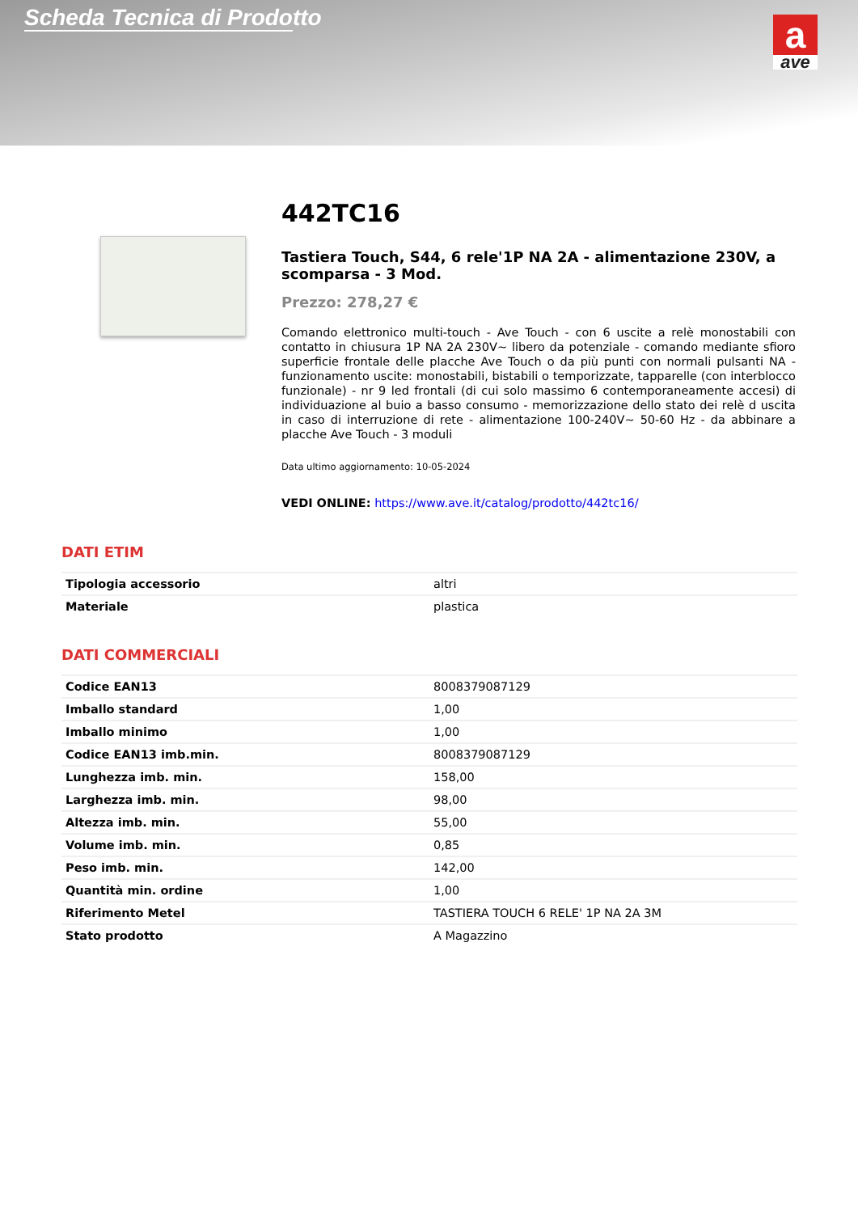Scheda Tecnica di Prodotto
a
ave
442TC16
Tastiera Touch, S44, 6 rele'1P NA 2A - alimentazione 230V, a scomparsa - 3 Mod.
Prezzo: 278,27 €
Comando elettronico multi-touch - Ave Touch - con 6 uscite a relè monostabili con contatto in chiusura 1P NA 2A 230V~ libero da potenziale - comando mediante sfioro superficie frontale delle placche Ave Touch o da più punti con normali pulsanti NA - funzionamento uscite: monostabili, bistabili o temporizzate, tapparelle (con interblocco funzionale) - nr 9 led frontali (di cui solo massimo 6 contemporaneamente accesi) di individuazione al buio a basso consumo - memorizzazione dello stato dei relè d uscita in caso di interruzione di rete - alimentazione 100-240V~ 50-60 Hz - da abbinare a placche Ave Touch - 3 moduli
Data ultimo aggiornamento: 10-05-2024
VEDI ONLINE: https://www.ave.it/catalog/prodotto/442tc16/
DATI ETIM
| Tipologia accessorio | altri |
| Materiale | plastica |
DATI COMMERCIALI
| Codice EAN13 | 8008379087129 |
| Imballo standard | 1,00 |
| Imballo minimo | 1,00 |
| Codice EAN13 imb.min. | 8008379087129 |
| Lunghezza imb. min. | 158,00 |
| Larghezza imb. min. | 98,00 |
| Altezza imb. min. | 55,00 |
| Volume imb. min. | 0,85 |
| Peso imb. min. | 142,00 |
| Quantità min. ordine | 1,00 |
| Riferimento Metel | TASTIERA TOUCH 6 RELE' 1P NA 2A 3M |
| Stato prodotto | A Magazzino |